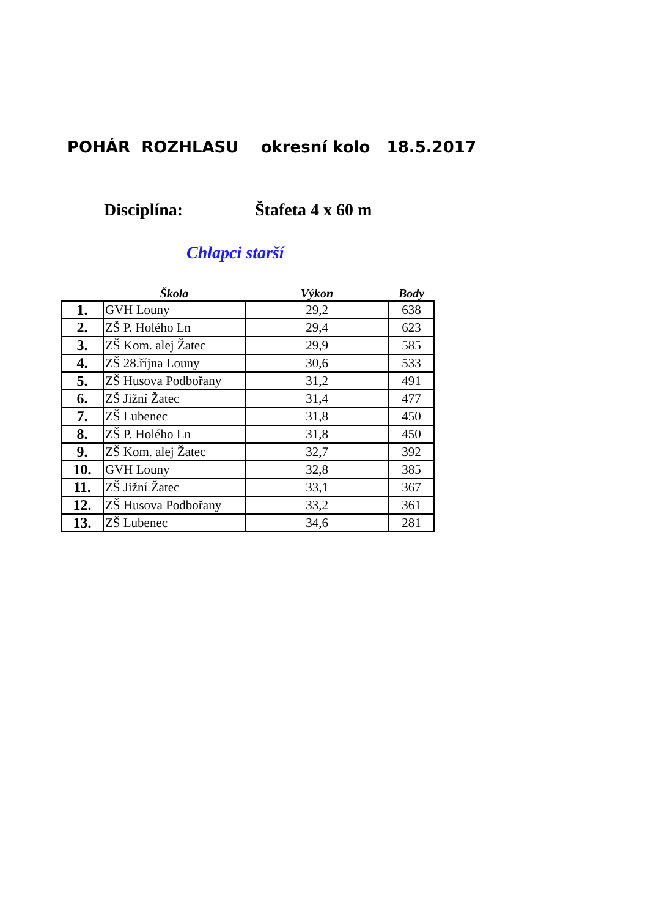POHÁR ROZHLASU okresní kolo 18.5.2017
Disciplína: Štafeta 4 x 60 m
Chlapci starší
| | Škola | Výkon | Body |
| --- | --- | --- | --- |
| 1. | GVH Louny | 29,2 | 638 |
| 2. | ZŠ P. Holého Ln | 29,4 | 623 |
| 3. | ZŠ Kom. alej Žatec | 29,9 | 585 |
| 4. | ZŠ 28.října Louny | 30,6 | 533 |
| 5. | ZŠ Husova Podbořany | 31,2 | 491 |
| 6. | ZŠ Jižní Žatec | 31,4 | 477 |
| 7. | ZŠ Lubenec | 31,8 | 450 |
| 8. | ZŠ P. Holého Ln | 31,8 | 450 |
| 9. | ZŠ Kom. alej Žatec | 32,7 | 392 |
| 10. | GVH Louny | 32,8 | 385 |
| 11. | ZŠ Jižní Žatec | 33,1 | 367 |
| 12. | ZŠ Husova Podbořany | 33,2 | 361 |
| 13. | ZŠ Lubenec | 34,6 | 281 |